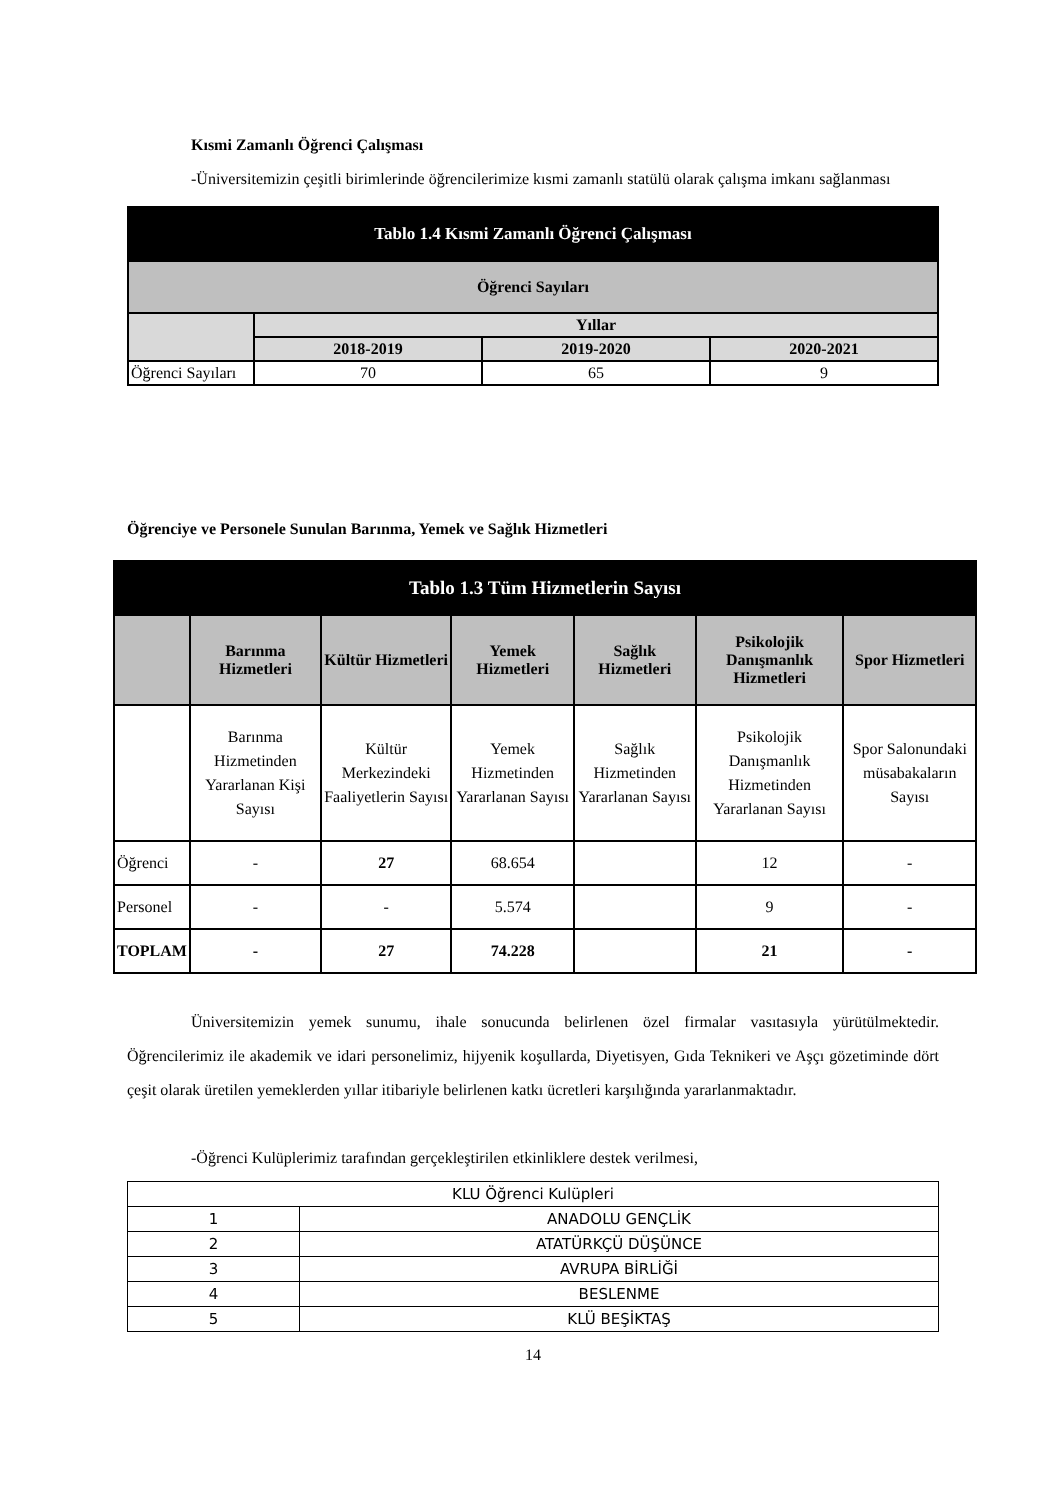Kısmi Zamanlı Öğrenci Çalışması
-Üniversitemizin çeşitli birimlerinde öğrencilerimize kısmi zamanlı statülü olarak çalışma imkanı sağlanması
| Tablo 1.4 Kısmi Zamanlı Öğrenci Çalışması | | | |
| --- | --- | --- | --- |
| Öğrenci Sayıları | | | |
| | Yıllar | | |
| | 2018-2019 | 2019-2020 | 2020-2021 |
| Öğrenci Sayıları | 70 | 65 | 9 |
Öğrenciye ve Personele Sunulan Barınma, Yemek ve Sağlık Hizmetleri
| Tablo 1.3 Tüm Hizmetlerin Sayısı | | | | | | |
| --- | --- | --- | --- | --- | --- | --- |
| | Barınma Hizmetleri | Kültür Hizmetleri | Yemek Hizmetleri | Sağlık Hizmetleri | Psikolojik Danışmanlık Hizmetleri | Spor Hizmetleri |
| | Barınma Hizmetinden Yararlanan Kişi Sayısı | Kültür Merkezindeki Faaliyetlerin Sayısı | Yemek Hizmetinden Yararlanan Sayısı | Sağlık Hizmetinden Yararlanan Sayısı | Psikolojik Danışmanlık Hizmetinden Yararlanan Sayısı | Spor Salonundaki müsabakaların Sayısı |
| Öğrenci | - | 27 | 68.654 | | 12 | - |
| Personel | - | - | 5.574 | | 9 | - |
| TOPLAM | - | 27 | 74.228 | | 21 | - |
Üniversitemizin yemek sunumu, ihale sonucunda belirlenen özel firmalar vasıtasıyla yürütülmektedir. Öğrencilerimiz ile akademik ve idari personelimiz, hijyenik koşullarda, Diyetisyen, Gıda Teknikeri ve Aşçı gözetiminde dört çeşit olarak üretilen yemeklerden yıllar itibariyle belirlenen katkı ücretleri karşılığında yararlanmaktadır.
-Öğrenci Kulüplerimiz tarafından gerçekleştirilen etkinliklere destek verilmesi,
| KLU Öğrenci Kulüpleri | |
| 1 | ANADOLU GENÇLİK |
| 2 | ATATÜRKÇÜ DÜŞÜNCE |
| 3 | AVRUPA BİRLİĞİ |
| 4 | BESLENME |
| 5 | KLÜ BEŞİKTAŞ |
14